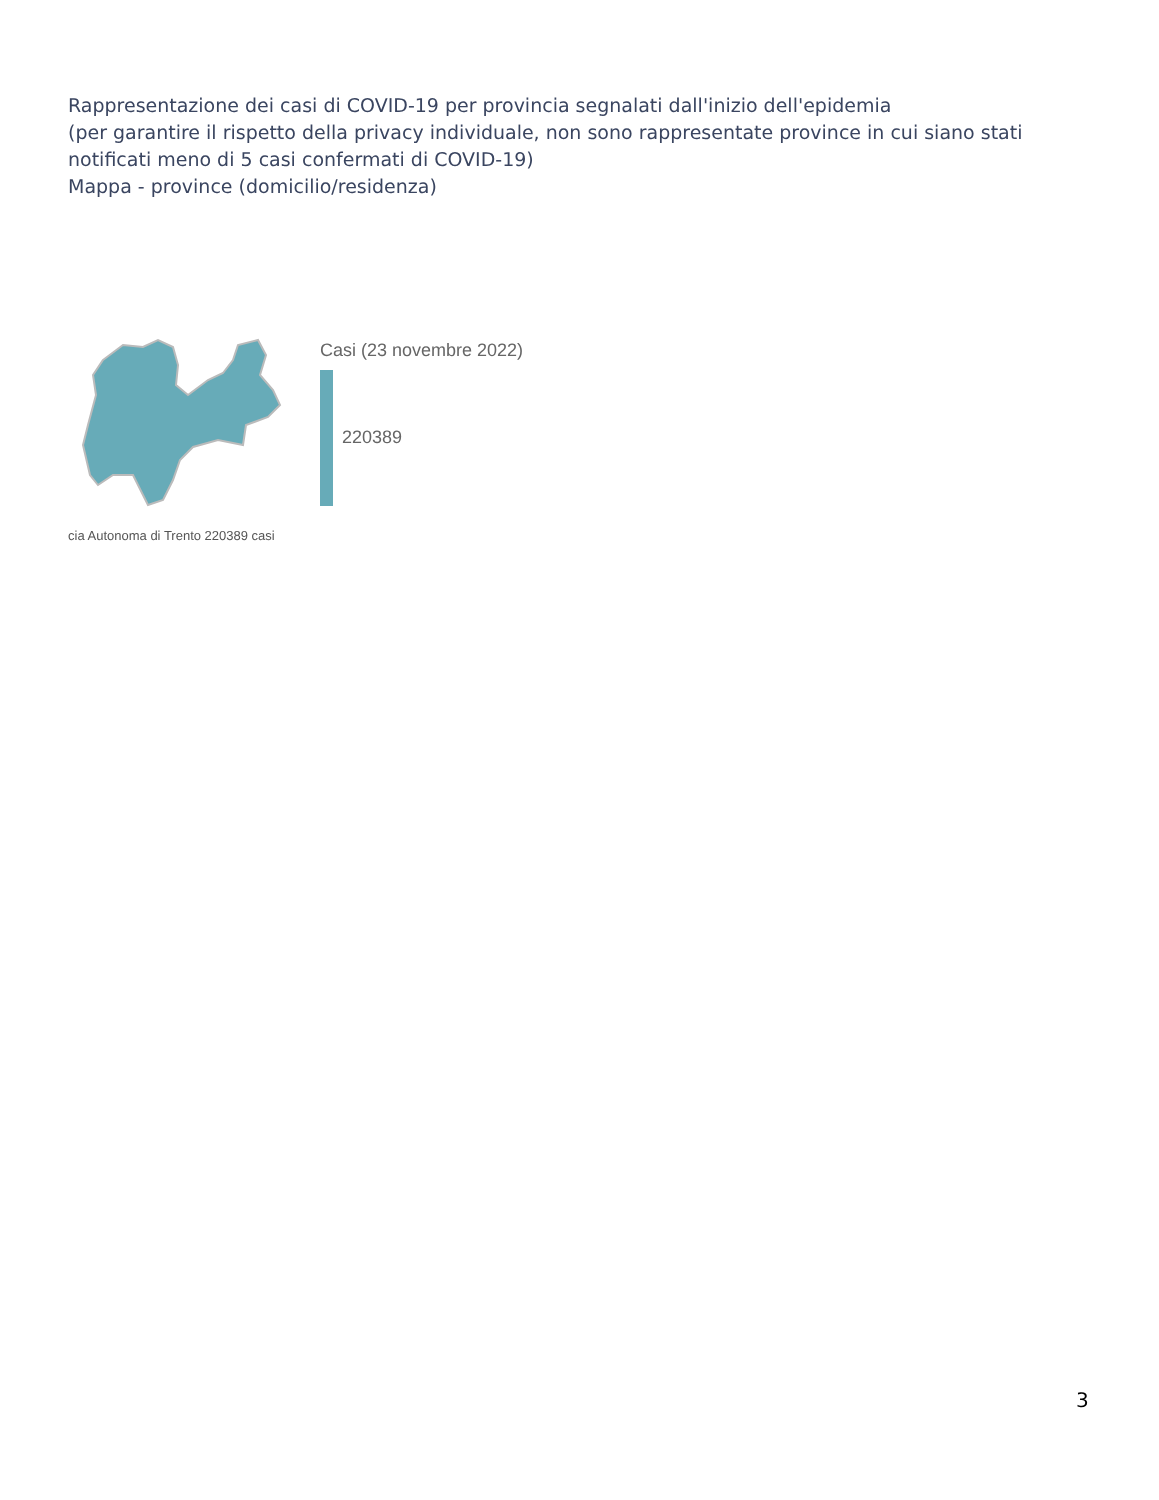Rappresentazione dei casi di COVID-19 per provincia segnalati dall'inizio dell'epidemia
(per garantire il rispetto della privacy individuale, non sono rappresentate province in cui siano stati notificati meno di 5 casi confermati di COVID-19)
Mappa - province (domicilio/residenza)
Casi (23 novembre 2022)
220389
cia Autonoma di Trento 220389 casi
3